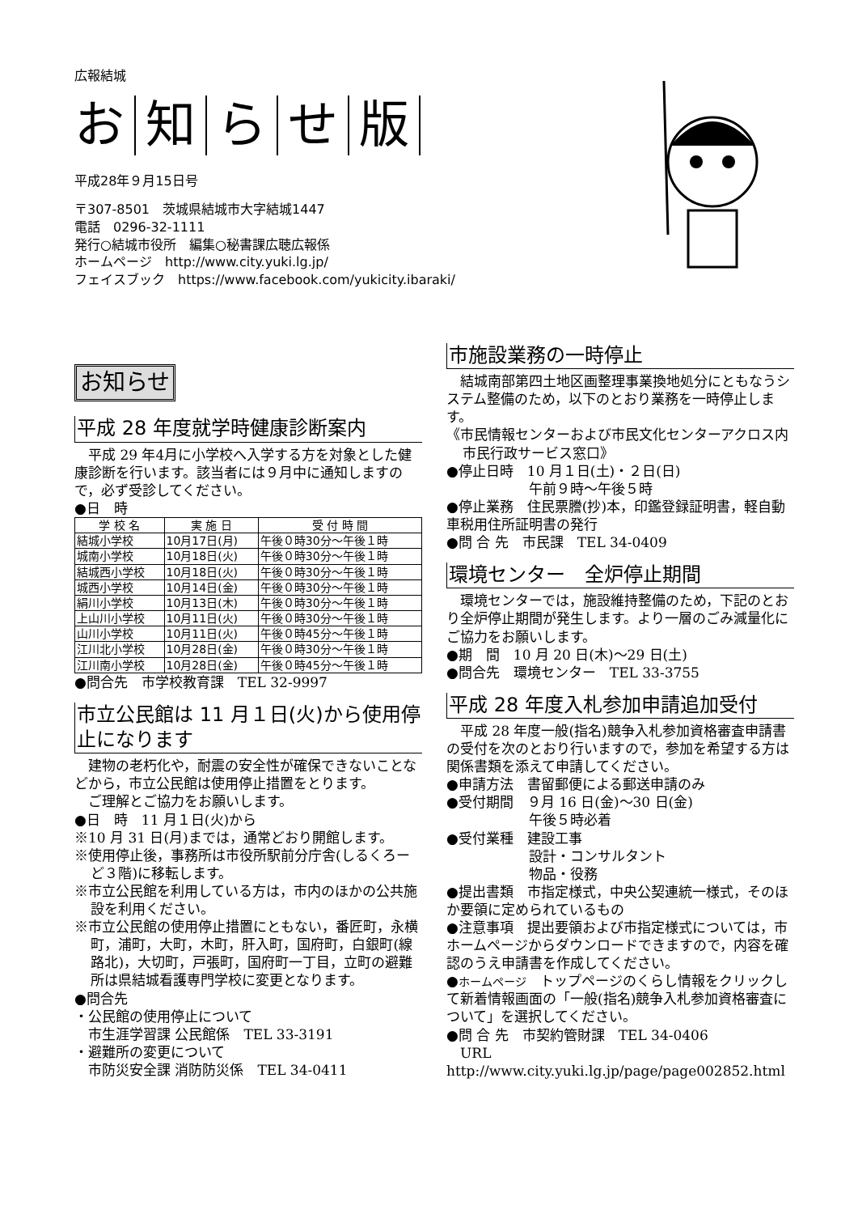広報結城
お知らせ版
平成28年９月15日号
〒307-8501　茨城県結城市大字結城1447
電話　0296-32-1111
発行○結城市役所　編集○秘書課広聴広報係
ホームページ　http://www.city.yuki.lg.jp/
フェイスブック　https://www.facebook.com/yukicity.ibaraki/
お知らせ
平成 28 年度就学時健康診断案内
　平成 29 年4月に小学校へ入学する方を対象とした健康診断を行います。該当者には９月中に通知しますので，必ず受診してください。
●日　時
| 学 校 名 | 実 施 日 | 受 付 時 間 |
| --- | --- | --- |
| 結城小学校 | 10月17日(月) | 午後０時30分～午後１時 |
| 城南小学校 | 10月18日(火) | 午後０時30分～午後１時 |
| 結城西小学校 | 10月18日(火) | 午後０時30分～午後１時 |
| 城西小学校 | 10月14日(金) | 午後０時30分～午後１時 |
| 絹川小学校 | 10月13日(木) | 午後０時30分～午後１時 |
| 上山川小学校 | 10月11日(火) | 午後０時30分～午後１時 |
| 山川小学校 | 10月11日(火) | 午後０時45分～午後１時 |
| 江川北小学校 | 10月28日(金) | 午後０時30分～午後１時 |
| 江川南小学校 | 10月28日(金) | 午後０時45分～午後１時 |
●問合先　市学校教育課　TEL 32-9997
市立公民館は 11 月１日(火)から使用停止になります
　建物の老朽化や，耐震の安全性が確保できないことなどから，市立公民館は使用停止措置をとります。
　ご理解とご協力をお願いします。
●日　時　11 月１日(火)から
※10 月 31 日(月)までは，通常どおり開館します。
※使用停止後，事務所は市役所駅前分庁舎(しるくろーど３階)に移転します。
※市立公民館を利用している方は，市内のほかの公共施設を利用ください。
※市立公民館の使用停止措置にともない，番匠町，永横町，浦町，大町，木町，肝入町，国府町，白銀町(線路北)，大切町，戸張町，国府町一丁目，立町の避難所は県結城看護専門学校に変更となります。
●問合先
・公民館の使用停止について
　市生涯学習課 公民館係　TEL 33-3191
・避難所の変更について
　市防災安全課 消防防災係　TEL 34-0411
市施設業務の一時停止
　結城南部第四土地区画整理事業換地処分にともなうシステム整備のため，以下のとおり業務を一時停止します。
《市民情報センターおよび市民文化センターアクロス内市民行政サービス窓口》
●停止日時　10 月１日(土)・２日(日)
　　　　　　午前９時～午後５時
●停止業務　住民票謄(抄)本，印鑑登録証明書，軽自動車税用住所証明書の発行
●問 合 先　市民課　TEL 34-0409
環境センター　全炉停止期間
　環境センターでは，施設維持整備のため，下記のとおり全炉停止期間が発生します。より一層のごみ減量化にご協力をお願いします。
●期　間　10 月 20 日(木)～29 日(土)
●問合先　環境センター　TEL 33-3755
平成 28 年度入札参加申請追加受付
　平成 28 年度一般(指名)競争入札参加資格審査申請書の受付を次のとおり行いますので，参加を希望する方は関係書類を添えて申請してください。
●申請方法　書留郵便による郵送申請のみ
●受付期間　９月 16 日(金)～30 日(金)
　　　　　　午後５時必着
●受付業種　建設工事
　　　　　　設計・コンサルタント
　　　　　　物品・役務
●提出書類　市指定様式，中央公契連統一様式，そのほか要領に定められているもの
●注意事項　提出要領および市指定様式については，市ホームページからダウンロードできますので，内容を確認のうえ申請書を作成してください。
●ホームページ　トップページのくらし情報をクリックして新着情報画面の「一般(指名)競争入札参加資格審査について」を選択してください。
●問 合 先　市契約管財課　TEL 34-0406
　URL http://www.city.yuki.lg.jp/page/page002852.html